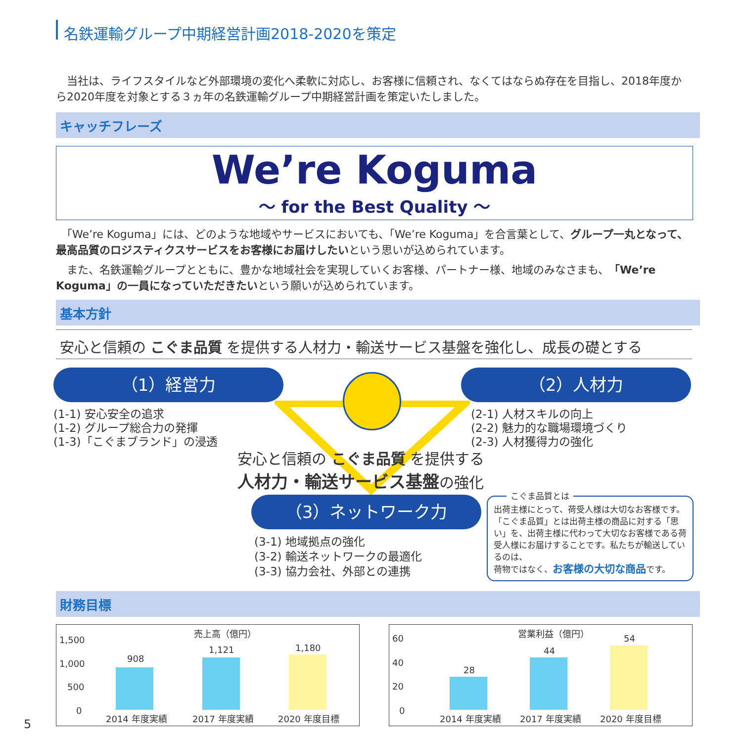名鉄運輸グループ中期経営計画2018-2020を策定
　当社は、ライフスタイルなど外部環境の変化へ柔軟に対応し、お客様に信頼され、なくてはならぬ存在を目指し、2018年度から2020年度を対象とする３ヵ年の名鉄運輸グループ中期経営計画を策定いたしました。
キャッチフレーズ
We’re Koguma
〜 for the Best Quality 〜
　「We’re Koguma」には、どのような地域やサービスにおいても、「We’re Koguma」を合言葉として、グループ一丸となって、最高品質のロジスティクスサービスをお客様にお届けしたいという思いが込められています。
　また、名鉄運輸グループとともに、豊かな地域社会を実現していくお客様、パートナー様、地域のみなさまも、「We’re Koguma」の一員になっていただきたいという願いが込められています。
基本方針
安心と信頼の こぐま品質 を提供する人材力・輸送サービス基盤を強化し、成長の礎とする
（1）経営力
(1-1) 安心安全の追求
(1-2) グループ総合力の発揮
(1-3)「こぐまブランド」の浸透
（2）人材力
(2-1) 人材スキルの向上
(2-2) 魅力的な職場環境づくり
(2-3) 人材獲得力の強化
安心と信頼の こぐま品質 を提供する
人材力・輸送サービス基盤の強化
（3）ネットワーク力
(3-1) 地域拠点の強化
(3-2) 輸送ネットワークの最適化
(3-3) 協力会社、外部との連携
こぐま品質とは
出荷主様にとって、荷受人様は大切なお客様です。「こぐま品質」とは出荷主様の商品に対する「思い」を、出荷主様に代わって大切なお客様である荷受人様にお届けすることです。私たちが輸送しているのは、
荷物ではなく、お客様の大切な商品です。
財務目標
売上高（億円）
1,500
1,000
500
0
908
1,121 1,180
2014 年度実績 2017 年度実績 2020 年度目標
営業利益（億円）
60
40
20
0
28
44
54
2014 年度実績 2017 年度実績 2020 年度目標
5